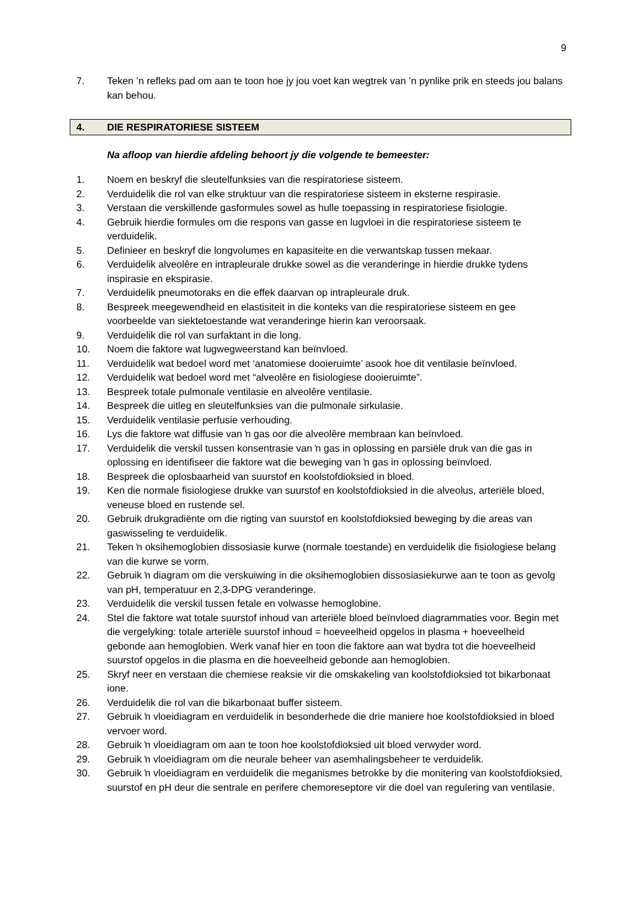9
7. Teken ’n refleks pad om aan te toon hoe jy jou voet kan wegtrek van ’n pynlike prik en steeds jou balans kan behou.
4. DIE RESPIRATORIESE SISTEEM
Na afloop van hierdie afdeling behoort jy die volgende te bemeester:
1. Noem en beskryf die sleutelfunksies van die respiratoriese sisteem.
2. Verduidelik die rol van elke struktuur van die respiratoriese sisteem in eksterne respirasie.
3. Verstaan die verskillende gasformules sowel as hulle toepassing in respiratoriese fisiologie.
4. Gebruik hierdie formules om die respons van gasse en lugvloei in die respiratoriese sisteem te verduidelik.
5. Definieer en beskryf die longvolumes en kapasiteite en die verwantskap tussen mekaar.
6. Verduidelik alveolêre en intrapleurale drukke sowel as die veranderinge in hierdie drukke tydens inspirasie en ekspirasie.
7. Verduidelik pneumotoraks en die effek daarvan op intrapleurale druk.
8. Bespreek meegewendheid en elastisiteit in die konteks van die respiratoriese sisteem en gee voorbeelde van siektetoestande wat veranderinge hierin kan veroorsaak.
9. Verduidelik die rol van surfaktant in die long.
10. Noem die faktore wat lugwegweerstand kan beïnvloed.
11. Verduidelik wat bedoel word met ‘anatomiese dooieruimte’ asook hoe dit ventilasie beïnvloed.
12. Verduidelik wat bedoel word met “alveolêre en fisiologiese dooieruimte”.
13. Bespreek totale pulmonale ventilasie en alveolêre ventilasie.
14. Bespreek die uitleg en sleutelfunksies van die pulmonale sirkulasie.
15. Verduidelik ventilasie perfusie verhouding.
16. Lys die faktore wat diffusie van ŉ gas oor die alveolêre membraan kan beïnvloed.
17. Verduidelik die verskil tussen konsentrasie van ŉ gas in oplossing en parsiële druk van die gas in oplossing en identifiseer die faktore wat die beweging van ŉ gas in oplossing beïnvloed.
18. Bespreek die oplosbaarheid van suurstof en koolstofdioksied in bloed.
19. Ken die normale fisiologiese drukke van suurstof en koolstofdioksied in die alveolus, arteriële bloed, veneuse bloed en rustende sel.
20. Gebruik drukgradiënte om die rigting van suurstof en koolstofdioksied beweging by die areas van gaswisseling te verduidelik.
21. Teken ŉ oksihemoglobien dissosiasie kurwe (normale toestande) en verduidelik die fisiologiese belang van die kurwe se vorm.
22. Gebruik ŉ diagram om die verskuiwing in die oksihemoglobien dissosiasiekurwe aan te toon as gevolg van pH, temperatuur en 2,3-DPG veranderinge.
23. Verduidelik die verskil tussen fetale en volwasse hemoglobine.
24. Stel die faktore wat totale suurstof inhoud van arteriële bloed beïnvloed diagrammaties voor. Begin met die vergelyking: totale arteriële suurstof inhoud = hoeveelheid opgelos in plasma + hoeveelheid gebonde aan hemoglobien. Werk vanaf hier en toon die faktore aan wat bydra tot die hoeveelheid suurstof opgelos in die plasma en die hoeveelheid gebonde aan hemoglobien.
25. Skryf neer en verstaan die chemiese reaksie vir die omskakeling van koolstofdioksied tot bikarbonaat ione.
26. Verduidelik die rol van die bikarbonaat buffer sisteem.
27. Gebruik ŉ vloeidiagram en verduidelik in besonderhede die drie maniere hoe koolstofdioksied in bloed vervoer word.
28. Gebruik ŉ vloeidiagram om aan te toon hoe koolstofdioksied uit bloed verwyder word.
29. Gebruik ŉ vloeidiagram om die neurale beheer van asemhalingsbeheer te verduidelik.
30. Gebruik ŉ vloeidiagram en verduidelik die meganismes betrokke by die monitering van koolstofdioksied, suurstof en pH deur die sentrale en perifere chemoreseptore vir die doel van regulering van ventilasie.